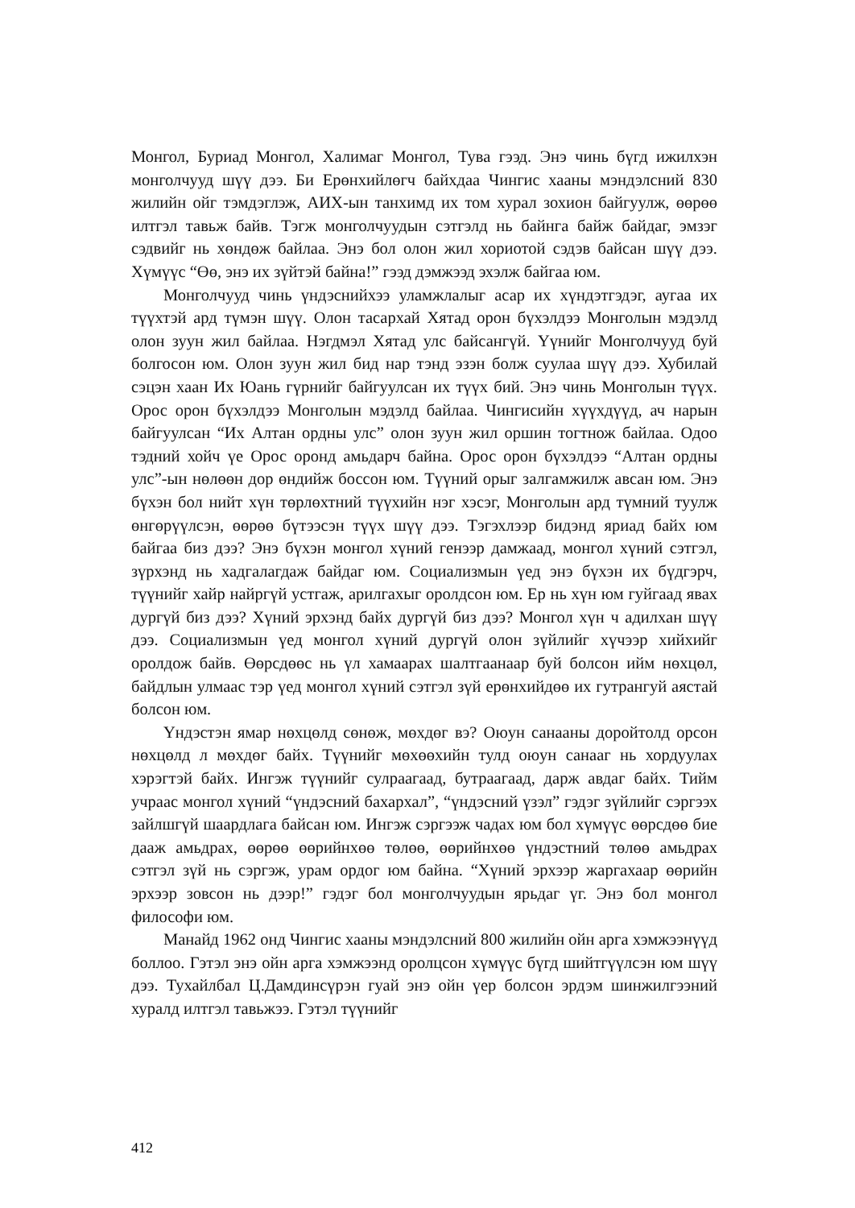Монгол, Буриад Монгол, Халимаг Монгол, Тува гээд. Энэ чинь бүгд ижилхэн монголчууд шүү дээ. Би Ерөнхийлөгч байхдаа Чингис хааны мэндэлсний 830 жилийн ойг тэмдэглэж, АИХ-ын танхимд их том хурал зохион байгуулж, өөрөө илтгэл тавьж байв. Тэгж монголчуудын сэтгэлд нь байнга байж байдаг, эмзэг сэдвийг нь хөндөж байлаа. Энэ бол олон жил хориотой сэдэв байсан шүү дээ. Хүмүүс “Өө, энэ их зүйтэй байна!” гээд дэмжээд эхэлж байгаа юм.
Монголчууд чинь үндэснийхээ уламжлалыг асар их хүндэтгэдэг, аугаа их түүхтэй ард түмэн шүү. Олон тасархай Хятад орон бүхэлдээ Монголын мэдэлд олон зуун жил байлаа. Нэгдмэл Хятад улс байсангүй. Үүнийг Монголчууд буй болгосон юм. Олон зуун жил бид нар тэнд эзэн болж суулаа шүү дээ. Хубилай сэцэн хаан Их Юань гүрнийг байгуулсан их түүх бий. Энэ чинь Монголын түүх. Орос орон бүхэлдээ Монголын мэдэлд байлаа. Чингисийн хүүхдүүд, ач нарын байгуулсан “Их Алтан ордны улс” олон зуун жил оршин тогтнож байлаа. Одоо тэдний хойч үе Орос оронд амьдарч байна. Орос орон бүхэлдээ “Алтан ордны улс”-ын нөлөөн дор өндийж боссон юм. Түүний орыг залгамжилж авсан юм. Энэ бүхэн бол нийт хүн төрлөхтний түүхийн нэг хэсэг, Монголын ард түмний туулж өнгөрүүлсэн, өөрөө бүтээсэн түүх шүү дээ. Тэгэхлээр бидэнд яриад байх юм байгаа биз дээ? Энэ бүхэн монгол хүний генээр дамжаад, монгол хүний сэтгэл, зүрхэнд нь хадгалагдаж байдаг юм. Социализмын үед энэ бүхэн их бүдгэрч, түүнийг хайр найргүй устгаж, арилгахыг оролдсон юм. Ер нь хүн юм гуйгаад явах дургүй биз дээ? Хүний эрхэнд байх дургүй биз дээ? Монгол хүн ч адилхан шүү дээ. Социализмын үед монгол хүний дургүй олон зүйлийг хүчээр хийхийг оролдож байв. Өөрсдөөс нь үл хамаарах шалтгаанаар буй болсон ийм нөхцөл, байдлын улмаас тэр үед монгол хүний сэтгэл зүй ерөнхийдөө их гутрангуй аястай болсон юм.
Үндэстэн ямар нөхцөлд сөнөж, мөхдөг вэ? Оюун санааны доройтолд орсон нөхцөлд л мөхдөг байх. Түүнийг мөхөөхийн тулд оюун санааг нь хордуулах хэрэгтэй байх. Ингэж түүнийг сулраагаад, бутраагаад, дарж авдаг байх. Тийм учраас монгол хүний “үндэсний бахархал”, “үндэсний үзэл” гэдэг зүйлийг сэргээх зайлшгүй шаардлага байсан юм. Ингэж сэргээж чадах юм бол хүмүүс өөрсдөө бие дааж амьдрах, өөрөө өөрийнхөө төлөө, өөрийнхөө үндэстний төлөө амьдрах сэтгэл зүй нь сэргэж, урам ордог юм байна. “Хүний эрхээр жаргахаар өөрийн эрхээр зовсон нь дээр!” гэдэг бол монголчуудын ярьдаг үг. Энэ бол монгол философи юм.
Манайд 1962 онд Чингис хааны мэндэлсний 800 жилийн ойн арга хэмжээнүүд боллоо. Гэтэл энэ ойн арга хэмжээнд оролцсон хүмүүс бүгд шийтгүүлсэн юм шүү дээ. Тухайлбал Ц.Дамдинсүрэн гуай энэ ойн үер болсон эрдэм шинжилгээний хуралд илтгэл тавьжээ. Гэтэл түүнийг
412